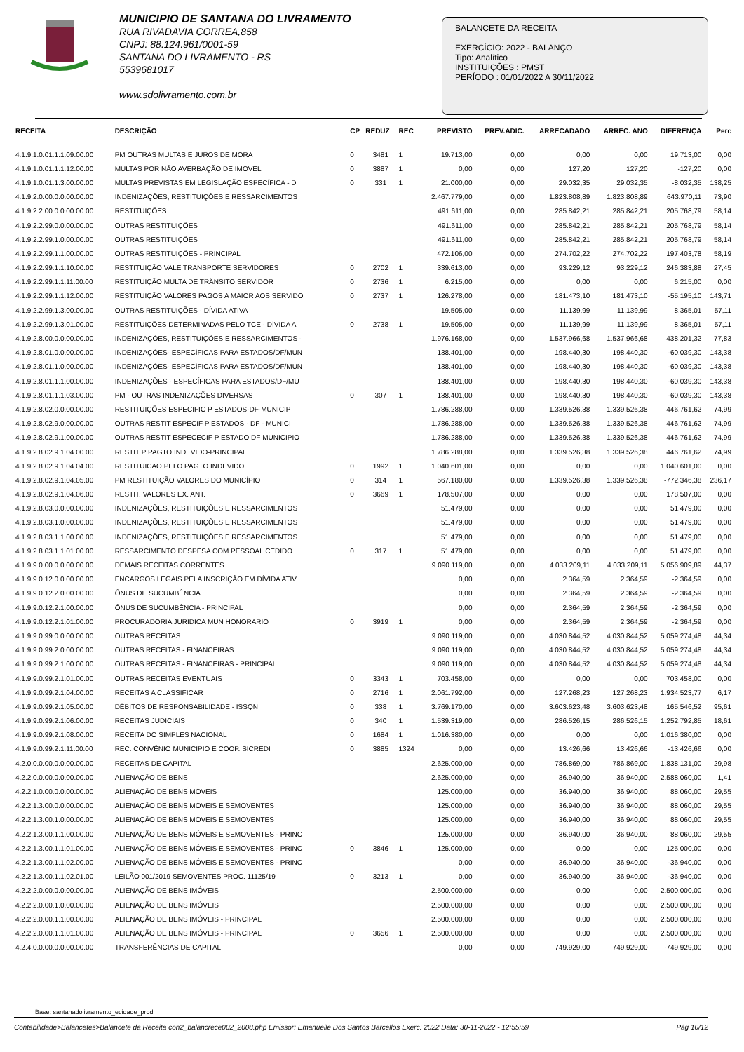MUNICIPIO DE SANTANA DO LIVRAMENTO
RUA RIVADAVIA CORREA,858
CNPJ: 88.124.961/0001-59
SANTANA DO LIVRAMENTO - RS
5539681017
www.sdolivramento.com.br
BALANCETE DA RECEITA
EXERCÍCIO: 2022 - BALANÇO
Tipo: Analítico
INSTITUIÇÕES : PMST
PERÍODO : 01/01/2022 A 30/11/2022
| RECEITA | DESCRIÇÃO | CP | REDUZ | REC | PREVISTO | PREV.ADIC. | ARRECADADO | ARREC. ANO | DIFERENÇA | Perc |
| --- | --- | --- | --- | --- | --- | --- | --- | --- | --- | --- |
| 4.1.9.1.0.01.1.1.09.00.00 | PM OUTRAS MULTAS E JUROS DE MORA | 0 | 3481 | 1 | 19.713,00 | 0,00 | 0,00 | 0,00 | 19.713,00 | 0,00 |
| 4.1.9.1.0.01.1.1.12.00.00 | MULTAS POR NÃO AVERBAÇÃO DE IMOVEL | 0 | 3887 | 1 | 0,00 | 0,00 | 127,20 | 127,20 | -127,20 | 0,00 |
| 4.1.9.1.0.01.1.3.00.00.00 | MULTAS PREVISTAS EM LEGISLAÇÃO ESPECÍFICA - D | 0 | 331 | 1 | 21.000,00 | 0,00 | 29.032,35 | 29.032,35 | -8.032,35 | 138,25 |
| 4.1.9.2.0.00.0.0.00.00.00 | INDENIZAÇÕES, RESTITUIÇÕES E RESSARCIMENTOS | | | | 2.467.779,00 | 0,00 | 1.823.808,89 | 1.823.808,89 | 643.970,11 | 73,90 |
| 4.1.9.2.2.00.0.0.00.00.00 | RESTITUIÇÕES | | | | 491.611,00 | 0,00 | 285.842,21 | 285.842,21 | 205.768,79 | 58,14 |
| 4.1.9.2.2.99.0.0.00.00.00 | OUTRAS RESTITUIÇÕES | | | | 491.611,00 | 0,00 | 285.842,21 | 285.842,21 | 205.768,79 | 58,14 |
| 4.1.9.2.2.99.1.0.00.00.00 | OUTRAS RESTITUIÇÕES | | | | 491.611,00 | 0,00 | 285.842,21 | 285.842,21 | 205.768,79 | 58,14 |
| 4.1.9.2.2.99.1.1.00.00.00 | OUTRAS RESTITUIÇÕES - PRINCIPAL | | | | 472.106,00 | 0,00 | 274.702,22 | 274.702,22 | 197.403,78 | 58,19 |
| 4.1.9.2.2.99.1.1.10.00.00 | RESTITUIÇÃO VALE TRANSPORTE SERVIDORES | 0 | 2702 | 1 | 339.613,00 | 0,00 | 93.229,12 | 93.229,12 | 246.383,88 | 27,45 |
| 4.1.9.2.2.99.1.1.11.00.00 | RESTITUIÇÃO MULTA DE TRÂNSITO SERVIDOR | 0 | 2736 | 1 | 6.215,00 | 0,00 | 0,00 | 0,00 | 6.215,00 | 0,00 |
| 4.1.9.2.2.99.1.1.12.00.00 | RESTITUIÇÃO VALORES PAGOS A MAIOR AOS SERVIDO | 0 | 2737 | 1 | 126.278,00 | 0,00 | 181.473,10 | 181.473,10 | -55.195,10 | 143,71 |
| 4.1.9.2.2.99.1.3.00.00.00 | OUTRAS RESTITUIÇÕES - DÍVIDA ATIVA | | | | 19.505,00 | 0,00 | 11.139,99 | 11.139,99 | 8.365,01 | 57,11 |
| 4.1.9.2.2.99.1.3.01.00.00 | RESTITUIÇÕES DETERMINADAS PELO TCE - DÍVIDA A | 0 | 2738 | 1 | 19.505,00 | 0,00 | 11.139,99 | 11.139,99 | 8.365,01 | 57,11 |
| 4.1.9.2.8.00.0.0.00.00.00 | INDENIZAÇÕES, RESTITUIÇÕES E RESSARCIMENTOS - | | | | 1.976.168,00 | 0,00 | 1.537.966,68 | 1.537.966,68 | 438.201,32 | 77,83 |
| 4.1.9.2.8.01.0.0.00.00.00 | INDENIZAÇÕES- ESPECÍFICAS PARA ESTADOS/DF/MUN | | | | 138.401,00 | 0,00 | 198.440,30 | 198.440,30 | -60.039,30 | 143,38 |
| 4.1.9.2.8.01.1.0.00.00.00 | INDENIZAÇÕES- ESPECÍFICAS PARA ESTADOS/DF/MUN | | | | 138.401,00 | 0,00 | 198.440,30 | 198.440,30 | -60.039,30 | 143,38 |
| 4.1.9.2.8.01.1.1.00.00.00 | INDENIZAÇÕES - ESPECÍFICAS PARA ESTADOS/DF/MU | | | | 138.401,00 | 0,00 | 198.440,30 | 198.440,30 | -60.039,30 | 143,38 |
| 4.1.9.2.8.01.1.1.03.00.00 | PM - OUTRAS INDENIZAÇÕES DIVERSAS | 0 | 307 | 1 | 138.401,00 | 0,00 | 198.440,30 | 198.440,30 | -60.039,30 | 143,38 |
| 4.1.9.2.8.02.0.0.00.00.00 | RESTITUIÇÕES ESPECIFIC P ESTADOS-DF-MUNICIP | | | | 1.786.288,00 | 0,00 | 1.339.526,38 | 1.339.526,38 | 446.761,62 | 74,99 |
| 4.1.9.2.8.02.9.0.00.00.00 | OUTRAS RESTIT ESPECIF P ESTADOS - DF - MUNICI | | | | 1.786.288,00 | 0,00 | 1.339.526,38 | 1.339.526,38 | 446.761,62 | 74,99 |
| 4.1.9.2.8.02.9.1.00.00.00 | OUTRAS RESTIT ESPECECIF P ESTADO DF MUNICIPIO | | | | 1.786.288,00 | 0,00 | 1.339.526,38 | 1.339.526,38 | 446.761,62 | 74,99 |
| 4.1.9.2.8.02.9.1.04.00.00 | RESTIT P PAGTO INDEVIDO-PRINCIPAL | | | | 1.786.288,00 | 0,00 | 1.339.526,38 | 1.339.526,38 | 446.761,62 | 74,99 |
| 4.1.9.2.8.02.9.1.04.04.00 | RESTITUICAO PELO PAGTO INDEVIDO | 0 | 1992 | 1 | 1.040.601,00 | 0,00 | 0,00 | 0,00 | 1.040.601,00 | 0,00 |
| 4.1.9.2.8.02.9.1.04.05.00 | PM RESTITUIÇÃO VALORES DO MUNICÍPIO | 0 | 314 | 1 | 567.180,00 | 0,00 | 1.339.526,38 | 1.339.526,38 | -772.346,38 | 236,17 |
| 4.1.9.2.8.02.9.1.04.06.00 | RESTIT. VALORES EX. ANT. | 0 | 3669 | 1 | 178.507,00 | 0,00 | 0,00 | 0,00 | 178.507,00 | 0,00 |
| 4.1.9.2.8.03.0.0.00.00.00 | INDENIZAÇÕES, RESTITUIÇÕES E RESSARCIMENTOS | | | | 51.479,00 | 0,00 | 0,00 | 0,00 | 51.479,00 | 0,00 |
| 4.1.9.2.8.03.1.0.00.00.00 | INDENIZAÇÕES, RESTITUIÇÕES E RESSARCIMENTOS | | | | 51.479,00 | 0,00 | 0,00 | 0,00 | 51.479,00 | 0,00 |
| 4.1.9.2.8.03.1.1.00.00.00 | INDENIZAÇÕES, RESTITUIÇÕES E RESSARCIMENTOS | | | | 51.479,00 | 0,00 | 0,00 | 0,00 | 51.479,00 | 0,00 |
| 4.1.9.2.8.03.1.1.01.00.00 | RESSARCIMENTO DESPESA COM PESSOAL CEDIDO | 0 | 317 | 1 | 51.479,00 | 0,00 | 0,00 | 0,00 | 51.479,00 | 0,00 |
| 4.1.9.9.0.00.0.0.00.00.00 | DEMAIS RECEITAS CORRENTES | | | | 9.090.119,00 | 0,00 | 4.033.209,11 | 4.033.209,11 | 5.056.909,89 | 44,37 |
| 4.1.9.9.0.12.0.0.00.00.00 | ENCARGOS LEGAIS PELA INSCRIÇÃO EM DÍVIDA ATIV | | | | 0,00 | 0,00 | 2.364,59 | 2.364,59 | -2.364,59 | 0,00 |
| 4.1.9.9.0.12.2.0.00.00.00 | ÔNUS DE SUCUMBÊNCIA | | | | 0,00 | 0,00 | 2.364,59 | 2.364,59 | -2.364,59 | 0,00 |
| 4.1.9.9.0.12.2.1.00.00.00 | ÔNUS DE SUCUMBÊNCIA - PRINCIPAL | | | | 0,00 | 0,00 | 2.364,59 | 2.364,59 | -2.364,59 | 0,00 |
| 4.1.9.9.0.12.2.1.01.00.00 | PROCURADORIA JURIDICA MUN HONORARIO | 0 | 3919 | 1 | 0,00 | 0,00 | 2.364,59 | 2.364,59 | -2.364,59 | 0,00 |
| 4.1.9.9.0.99.0.0.00.00.00 | OUTRAS RECEITAS | | | | 9.090.119,00 | 0,00 | 4.030.844,52 | 4.030.844,52 | 5.059.274,48 | 44,34 |
| 4.1.9.9.0.99.2.0.00.00.00 | OUTRAS RECEITAS - FINANCEIRAS | | | | 9.090.119,00 | 0,00 | 4.030.844,52 | 4.030.844,52 | 5.059.274,48 | 44,34 |
| 4.1.9.9.0.99.2.1.00.00.00 | OUTRAS RECEITAS - FINANCEIRAS - PRINCIPAL | | | | 9.090.119,00 | 0,00 | 4.030.844,52 | 4.030.844,52 | 5.059.274,48 | 44,34 |
| 4.1.9.9.0.99.2.1.01.00.00 | OUTRAS RECEITAS EVENTUAIS | 0 | 3343 | 1 | 703.458,00 | 0,00 | 0,00 | 0,00 | 703.458,00 | 0,00 |
| 4.1.9.9.0.99.2.1.04.00.00 | RECEITAS A CLASSIFICAR | 0 | 2716 | 1 | 2.061.792,00 | 0,00 | 127.268,23 | 127.268,23 | 1.934.523,77 | 6,17 |
| 4.1.9.9.0.99.2.1.05.00.00 | DÉBITOS DE RESPONSABILIDADE - ISSQN | 0 | 338 | 1 | 3.769.170,00 | 0,00 | 3.603.623,48 | 3.603.623,48 | 165.546,52 | 95,61 |
| 4.1.9.9.0.99.2.1.06.00.00 | RECEITAS JUDICIAIS | 0 | 340 | 1 | 1.539.319,00 | 0,00 | 286.526,15 | 286.526,15 | 1.252.792,85 | 18,61 |
| 4.1.9.9.0.99.2.1.08.00.00 | RECEITA DO SIMPLES NACIONAL | 0 | 1684 | 1 | 1.016.380,00 | 0,00 | 0,00 | 0,00 | 1.016.380,00 | 0,00 |
| 4.1.9.9.0.99.2.1.11.00.00 | REC. CONVÊNIO MUNICIPIO E COOP. SICREDI | 0 | 3885 | 1324 | 0,00 | 0,00 | 13.426,66 | 13.426,66 | -13.426,66 | 0,00 |
| 4.2.0.0.0.00.0.0.00.00.00 | RECEITAS DE CAPITAL | | | | 2.625.000,00 | 0,00 | 786.869,00 | 786.869,00 | 1.838.131,00 | 29,98 |
| 4.2.2.0.0.00.0.0.00.00.00 | ALIENAÇÃO DE BENS | | | | 2.625.000,00 | 0,00 | 36.940,00 | 36.940,00 | 2.588.060,00 | 1,41 |
| 4.2.2.1.0.00.0.0.00.00.00 | ALIENAÇÃO DE BENS MÓVEIS | | | | 125.000,00 | 0,00 | 36.940,00 | 36.940,00 | 88.060,00 | 29,55 |
| 4.2.2.1.3.00.0.0.00.00.00 | ALIENAÇÃO DE BENS MÓVEIS E SEMOVENTES | | | | 125.000,00 | 0,00 | 36.940,00 | 36.940,00 | 88.060,00 | 29,55 |
| 4.2.2.1.3.00.1.0.00.00.00 | ALIENAÇÃO DE BENS MÓVEIS E SEMOVENTES | | | | 125.000,00 | 0,00 | 36.940,00 | 36.940,00 | 88.060,00 | 29,55 |
| 4.2.2.1.3.00.1.1.00.00.00 | ALIENAÇÃO DE BENS MÓVEIS E SEMOVENTES - PRINC | | | | 125.000,00 | 0,00 | 36.940,00 | 36.940,00 | 88.060,00 | 29,55 |
| 4.2.2.1.3.00.1.1.01.00.00 | ALIENAÇÃO DE BENS MÓVEIS E SEMOVENTES - PRINC | 0 | 3846 | 1 | 125.000,00 | 0,00 | 0,00 | 0,00 | 125.000,00 | 0,00 |
| 4.2.2.1.3.00.1.1.02.00.00 | ALIENAÇÃO DE BENS MÓVEIS E SEMOVENTES - PRINC | | | | 0,00 | 0,00 | 36.940,00 | 36.940,00 | -36.940,00 | 0,00 |
| 4.2.2.1.3.00.1.1.02.01.00 | LEILÃO 001/2019 SEMOVENTES PROC. 11125/19 | 0 | 3213 | 1 | 0,00 | 0,00 | 36.940,00 | 36.940,00 | -36.940,00 | 0,00 |
| 4.2.2.2.0.00.0.0.00.00.00 | ALIENAÇÃO DE BENS IMÓVEIS | | | | 2.500.000,00 | 0,00 | 0,00 | 0,00 | 2.500.000,00 | 0,00 |
| 4.2.2.2.0.00.1.0.00.00.00 | ALIENAÇÃO DE BENS IMÓVEIS | | | | 2.500.000,00 | 0,00 | 0,00 | 0,00 | 2.500.000,00 | 0,00 |
| 4.2.2.2.0.00.1.1.00.00.00 | ALIENAÇÃO DE BENS IMÓVEIS - PRINCIPAL | | | | 2.500.000,00 | 0,00 | 0,00 | 0,00 | 2.500.000,00 | 0,00 |
| 4.2.2.2.0.00.1.1.01.00.00 | ALIENAÇÃO DE BENS IMÓVEIS - PRINCIPAL | 0 | 3656 | 1 | 2.500.000,00 | 0,00 | 0,00 | 0,00 | 2.500.000,00 | 0,00 |
| 4.2.4.0.0.00.0.0.00.00.00 | TRANSFERÊNCIAS DE CAPITAL | | | | 0,00 | 0,00 | 749.929,00 | 749.929,00 | -749.929,00 | 0,00 |
Base: santanadolivramento_ecidade_prod
Contabilidade>Balancetes>Balancete da Receita con2_balancrece002_2008.php Emissor: Emanuelle Dos Santos Barcellos Exerc: 2022 Data: 30-11-2022 - 12:55:59 Pág 10/12